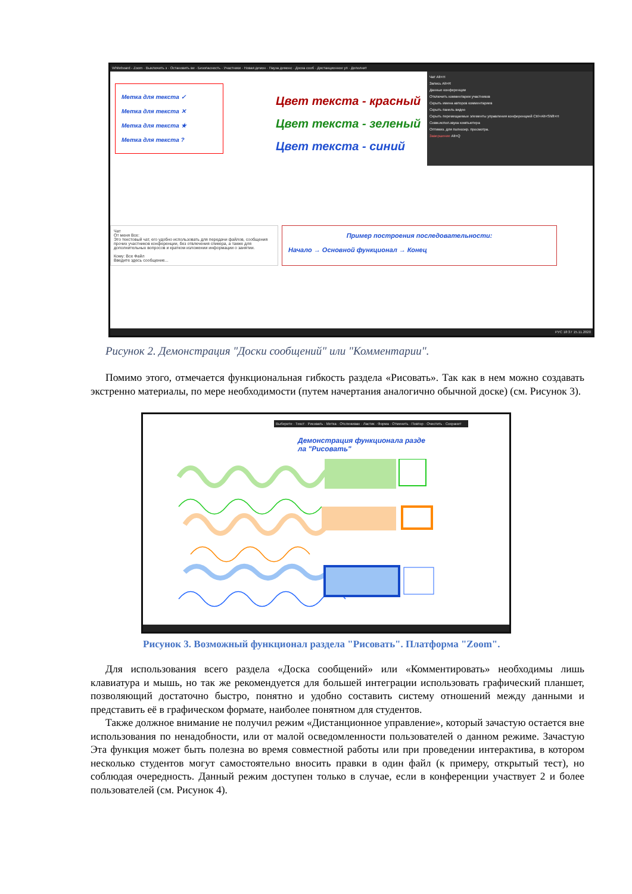Whiteboard - Zoom · Выключить з · Остановить ви · Безопасность · Участники · Новая демон · Пауза демонс · Доска сооб · Дистанционное уп · Дополнит
Метка для текста ✓
Метка для текста ✕
Метка для текста ★
Метка для текста ?
Цвет текста - красный
Цвет текста - зеленый
Цвет текста - синий
Чат Alt+H
Запись Alt+R
Данные конференции
Отключить комментарии участников
Скрыть имена авторов комментариев
Скрыть панель видео
Скрыть перемещаемые элементы управления конференцией Ctrl+Alt+Shift+H
Совм.испол.звука компьютера
Оптимиз. для полноэкр. просмотра.
Завершение Alt+Q
Чат
От меня Все:
Это текстовый чат, его удобно использовать для передачи файлов, сообщения прочих участников конференции, без отвлечения спикера, а также для дополнительных вопросов и кратком изложении информации о занятии.
Кому: Все Файл
Введите здесь сообщение...
Пример построения последовательности:
Начало → Основной функционал → Конец
РУС 18:37 15.11.2020
Рисунок 2. Демонстрация "Доски сообщений" или "Комментарии".
Помимо этого, отмечается функциональная гибкость раздела «Рисовать». Так как в нем можно создавать экстренно материалы, по мере необходимости (путем начертания аналогично обычной доске) (см. Рисунок 3).
Выберите · Текст · Рисовать · Метка · Отслеживан · Ластик · Форма · Отменить · Повтор · Очистить · Сохранит
Демонстрация функционала разде
ла "Рисовать"
Рисунок 3. Возможный функционал раздела "Рисовать". Платформа "Zoom".
Для использования всего раздела «Доска сообщений» или «Комментировать» необходимы лишь клавиатура и мышь, но так же рекомендуется для большей интеграции использовать графический планшет, позволяющий достаточно быстро, понятно и удобно составить систему отношений между данными и представить её в графическом формате, наиболее понятном для студентов.
Также должное внимание не получил режим «Дистанционное управление», который зачастую остается вне использования по ненадобности, или от малой осведомленности пользователей о данном режиме. Зачастую Эта функция может быть полезна во время совместной работы или при проведении интерактива, в котором несколько студентов могут самостоятельно вносить правки в один файл (к примеру, открытый тест), но соблюдая очередность. Данный режим доступен только в случае, если в конференции участвует 2 и более пользователей (см. Рисунок 4).